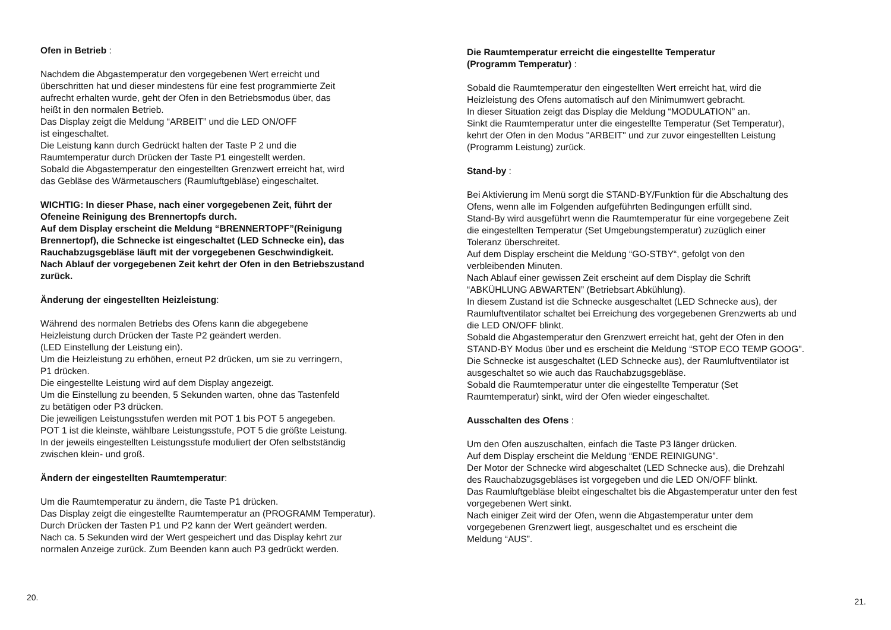Ofen in Betrieb :
Nachdem die Abgastemperatur den vorgegebenen Wert erreicht und
überschritten hat und dieser mindestens für eine fest programmierte Zeit
aufrecht erhalten wurde, geht der Ofen in den Betriebsmodus über, das
heißt in den normalen Betrieb.
Das Display zeigt die Meldung “ARBEIT” und die LED ON/OFF
ist eingeschaltet.
Die Leistung kann durch Gedrückt halten der Taste P 2 und die
Raumtemperatur durch Drücken der Taste P1 eingestellt werden.
Sobald die Abgastemperatur den eingestellten Grenzwert erreicht hat, wird
das Gebläse des Wärmetauschers (Raumluftgebläse) eingeschaltet.
WICHTIG: In dieser Phase, nach einer vorgegebenen Zeit, führt der
Ofeneine Reinigung des Brennertopfs durch.
Auf dem Display erscheint die Meldung “BRENNERTOPF”(Reinigung
Brennertopf), die Schnecke ist eingeschaltet (LED Schnecke ein), das
Rauchabzugsgebläse läuft mit der vorgegebenen Geschwindigkeit.
Nach Ablauf der vorgegebenen Zeit kehrt der Ofen in den Betriebszustand
zurück.
Änderung der eingestellten Heizleistung:
Während des normalen Betriebs des Ofens kann die abgegebene
Heizleistung durch Drücken der Taste P2 geändert werden.
(LED Einstellung der Leistung ein).
Um die Heizleistung zu erhöhen, erneut P2 drücken, um sie zu verringern,
P1 drücken.
Die eingestellte Leistung wird auf dem Display angezeigt.
Um die Einstellung zu beenden, 5 Sekunden warten, ohne das Tastenfeld
zu betätigen oder P3 drücken.
Die jeweiligen Leistungsstufen werden mit POT 1 bis POT 5 angegeben.
POT 1 ist die kleinste, wählbare Leistungsstufe, POT 5 die größte Leistung.
In der jeweils eingestellten Leistungsstufe moduliert der Ofen selbstständig
zwischen klein- und groß.
Ändern der eingestellten Raumtemperatur:
Um die Raumtemperatur zu ändern, die Taste P1 drücken.
Das Display zeigt die eingestellte Raumtemperatur an (PROGRAMM Temperatur).
Durch Drücken der Tasten P1 und P2 kann der Wert geändert werden.
Nach ca. 5 Sekunden wird der Wert gespeichert und das Display kehrt zur
normalen Anzeige zurück. Zum Beenden kann auch P3 gedrückt werden.
20.
Die Raumtemperatur erreicht die eingestellte Temperatur
(Programm Temperatur) :
Sobald die Raumtemperatur den eingestellten Wert erreicht hat, wird die
Heizleistung des Ofens automatisch auf den Minimumwert gebracht.
In dieser Situation zeigt das Display die Meldung “MODULATION” an.
Sinkt die Raumtemperatur unter die eingestellte Temperatur (Set Temperatur),
kehrt der Ofen in den Modus "ARBEIT" und zur zuvor eingestellten Leistung
(Programm Leistung) zurück.
Stand-by :
Bei Aktivierung im Menü sorgt die STAND-BY/Funktion für die Abschaltung des
Ofens, wenn alle im Folgenden aufgeführten Bedingungen erfüllt sind.
Stand-By wird ausgeführt wenn die Raumtemperatur für eine vorgegebene Zeit
die eingestellten Temperatur (Set Umgebungstemperatur) zuzüglich einer
Toleranz überschreitet.
Auf dem Display erscheint die Meldung “GO-STBY“, gefolgt von den
verbleibenden Minuten.
Nach Ablauf einer gewissen Zeit erscheint auf dem Display die Schrift
“ABKÜHLUNG ABWARTEN” (Betriebsart Abkühlung).
In diesem Zustand ist die Schnecke ausgeschaltet (LED Schnecke aus), der
Raumluftventilator schaltet bei Erreichung des vorgegebenen Grenzwerts ab und
die LED ON/OFF blinkt.
Sobald die Abgastemperatur den Grenzwert erreicht hat, geht der Ofen in den
STAND-BY Modus über und es erscheint die Meldung “STOP ECO TEMP GOOG".
Die Schnecke ist ausgeschaltet (LED Schnecke aus), der Raumluftventilator ist
ausgeschaltet so wie auch das Rauchabzugsgebläse.
Sobald die Raumtemperatur unter die eingestellte Temperatur (Set
Raumtemperatur) sinkt, wird der Ofen wieder eingeschaltet.
Ausschalten des Ofens :
Um den Ofen auszuschalten, einfach die Taste P3 länger drücken.
Auf dem Display erscheint die Meldung “ENDE REINIGUNG”.
Der Motor der Schnecke wird abgeschaltet (LED Schnecke aus), die Drehzahl
des Rauchabzugsgebläses ist vorgegeben und die LED ON/OFF blinkt.
Das Raumluftgebläse bleibt eingeschaltet bis die Abgastemperatur unter den fest
vorgegebenen Wert sinkt.
Nach einiger Zeit wird der Ofen, wenn die Abgastemperatur unter dem
vorgegebenen Grenzwert liegt, ausgeschaltet und es erscheint die
Meldung “AUS”.
21.